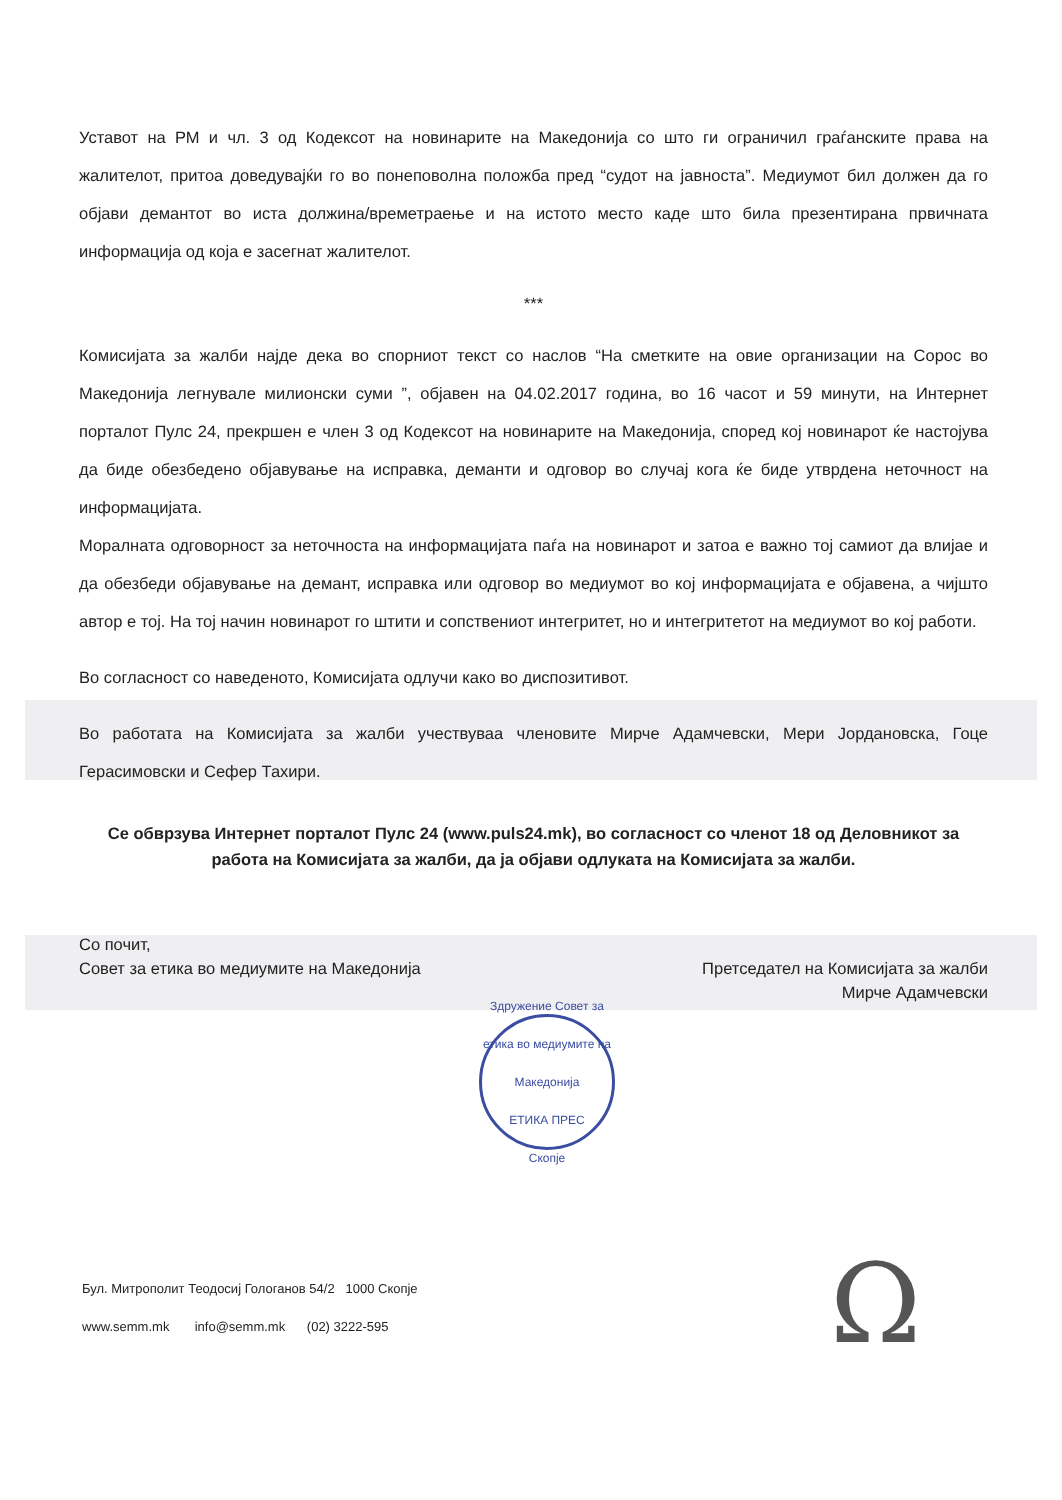Уставот на РМ и чл. 3 од Кодексот на новинарите на Македонија со што ги ограничил граѓанските права на жалителот, притоа доведувајќи го во понеповолна положба пред “судот на јавноста”. Медиумот бил должен да го објави демантот во иста должина/времетраење и на истото место каде што била презентирана првичната информација од која е засегнат жалителот.
***
Комисијата за жалби најде дека во спорниот текст со наслов “На сметките на овие организации на Сорос во Македонија легнувале милионски суми ”, објавен на 04.02.2017 година, во 16 часот и 59 минути, на Интернет порталот Пулс 24, прекршен е член 3 од Кодексот на новинарите на Македонија, според кој новинарот ќе настојува да биде обезбедено објавување на исправка, деманти и одговор во случај кога ќе биде утврдена неточност на информацијата.
Моралната одговорност за неточноста на информацијата паѓа на новинарот и затоа е важно тој самиот да влијае и да обезбеди објавување на демант, исправка или одговор во медиумот во кој информацијата е објавена, а чијшто автор е тој. На тој начин новинарот го штити и сопствениот интегритет, но и интегритетот на медиумот во кој работи.
Во согласност со наведеното, Комисијата одлучи како во диспозитивот.
Во работата на Комисијата за жалби учествуваа членовите Мирче Адамчевски, Мери Јордановска, Гоце Герасимовски и Сефер Тахири.
Се обврзува Интернет порталот Пулс 24 (www.puls24.mk), во согласност со членот 18 од Деловникот за работа на Комисијата за жалби, да ја објави одлуката на Комисијата за жалби.
Со почит,
Совет за етика во медиумите на Македонија
Претседател на Комисијата за жалби
Мирче Адамчевски
Здружение Совет за етика во медиумите на Македонија
ЕТИКА ПРЕС
Скопје
Бул. Митрополит Теодосиј Гологанов 54/2 1000 Скопје
www.semm.mk info@semm.mk (02) 3222-595
Ω